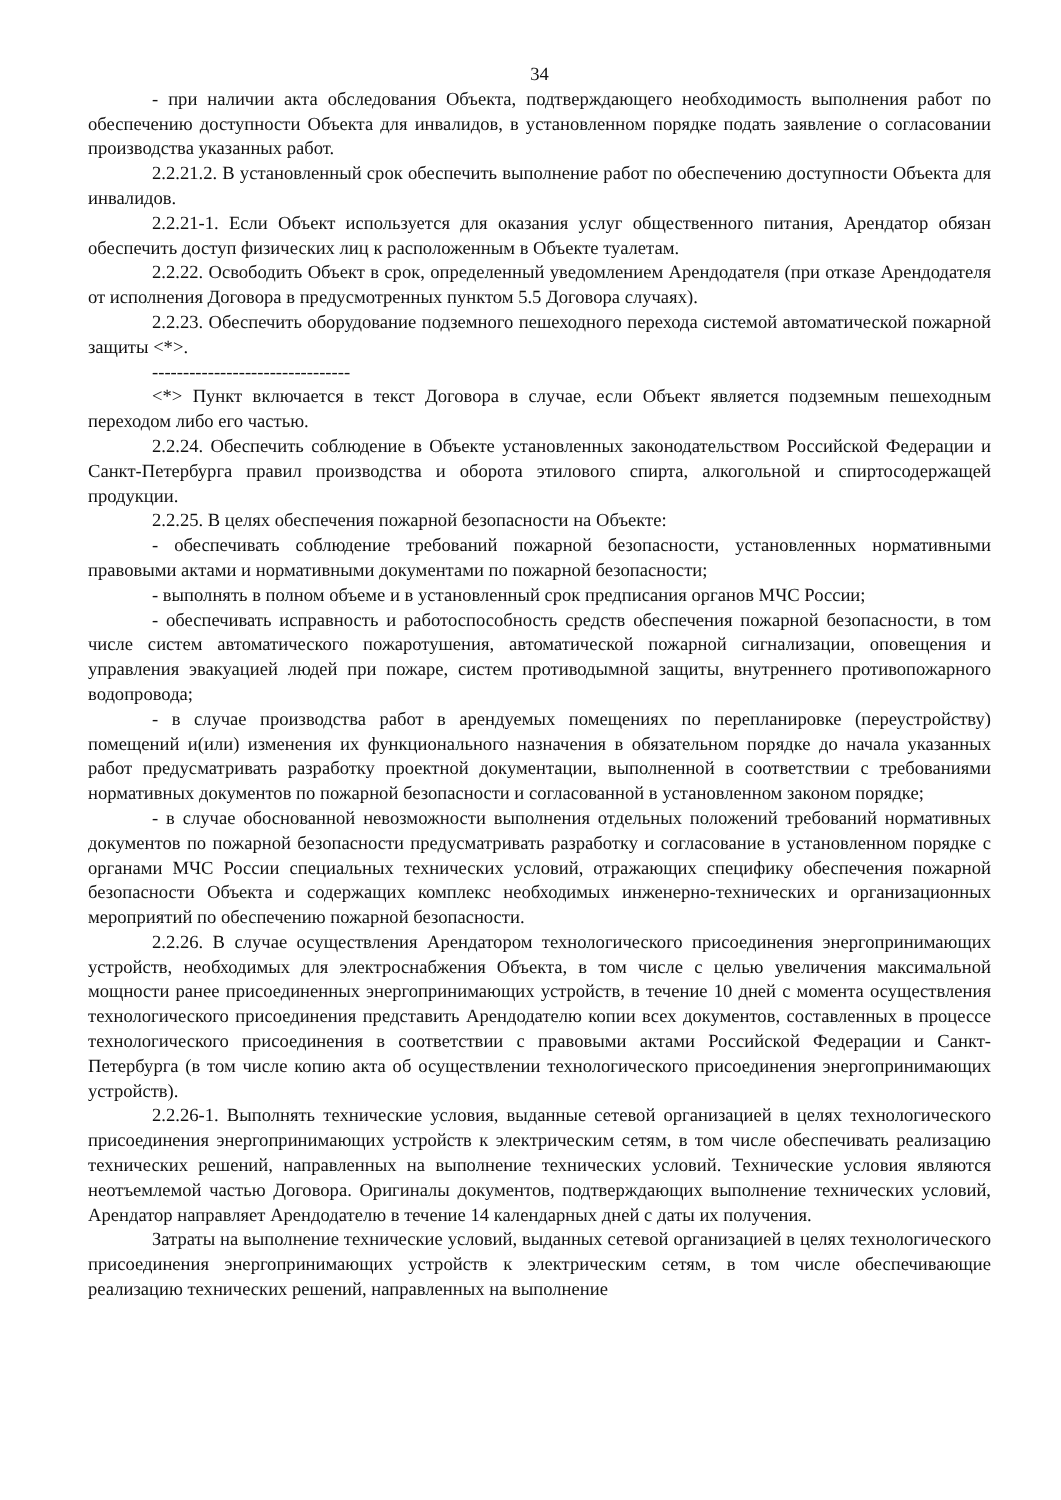34
- при наличии акта обследования Объекта, подтверждающего необходимость выполнения работ по обеспечению доступности Объекта для инвалидов, в установленном порядке подать заявление о согласовании производства указанных работ.
2.2.21.2. В установленный срок обеспечить выполнение работ по обеспечению доступности Объекта для инвалидов.
2.2.21-1. Если Объект используется для оказания услуг общественного питания, Арендатор обязан обеспечить доступ физических лиц к расположенным в Объекте туалетам.
2.2.22. Освободить Объект в срок, определенный уведомлением Арендодателя (при отказе Арендодателя от исполнения Договора в предусмотренных пунктом 5.5 Договора случаях).
2.2.23. Обеспечить оборудование подземного пешеходного перехода системой автоматической пожарной защиты <*>.
--------------------------------
<*> Пункт включается в текст Договора в случае, если Объект является подземным пешеходным переходом либо его частью.
2.2.24. Обеспечить соблюдение в Объекте установленных законодательством Российской Федерации и Санкт-Петербурга правил производства и оборота этилового спирта, алкогольной и спиртосодержащей продукции.
2.2.25. В целях обеспечения пожарной безопасности на Объекте:
- обеспечивать соблюдение требований пожарной безопасности, установленных нормативными правовыми актами и нормативными документами по пожарной безопасности;
- выполнять в полном объеме и в установленный срок предписания органов МЧС России;
- обеспечивать исправность и работоспособность средств обеспечения пожарной безопасности, в том числе систем автоматического пожаротушения, автоматической пожарной сигнализации, оповещения и управления эвакуацией людей при пожаре, систем противодымной защиты, внутреннего противопожарного водопровода;
- в случае производства работ в арендуемых помещениях по перепланировке (переустройству) помещений и(или) изменения их функционального назначения в обязательном порядке до начала указанных работ предусматривать разработку проектной документации, выполненной в соответствии с требованиями нормативных документов по пожарной безопасности и согласованной в установленном законом порядке;
- в случае обоснованной невозможности выполнения отдельных положений требований нормативных документов по пожарной безопасности предусматривать разработку и согласование в установленном порядке с органами МЧС России специальных технических условий, отражающих специфику обеспечения пожарной безопасности Объекта и содержащих комплекс необходимых инженерно-технических и организационных мероприятий по обеспечению пожарной безопасности.
2.2.26. В случае осуществления Арендатором технологического присоединения энергопринимающих устройств, необходимых для электроснабжения Объекта, в том числе с целью увеличения максимальной мощности ранее присоединенных энергопринимающих устройств, в течение 10 дней с момента осуществления технологического присоединения представить Арендодателю копии всех документов, составленных в процессе технологического присоединения в соответствии с правовыми актами Российской Федерации и Санкт-Петербурга (в том числе копию акта об осуществлении технологического присоединения энергопринимающих устройств).
2.2.26-1. Выполнять технические условия, выданные сетевой организацией в целях технологического присоединения энергопринимающих устройств к электрическим сетям, в том числе обеспечивать реализацию технических решений, направленных на выполнение технических условий. Технические условия являются неотъемлемой частью Договора. Оригиналы документов, подтверждающих выполнение технических условий, Арендатор направляет Арендодателю в течение 14 календарных дней с даты их получения.
Затраты на выполнение технические условий, выданных сетевой организацией в целях технологического присоединения энергопринимающих устройств к электрическим сетям, в том числе обеспечивающие реализацию технических решений, направленных на выполнение